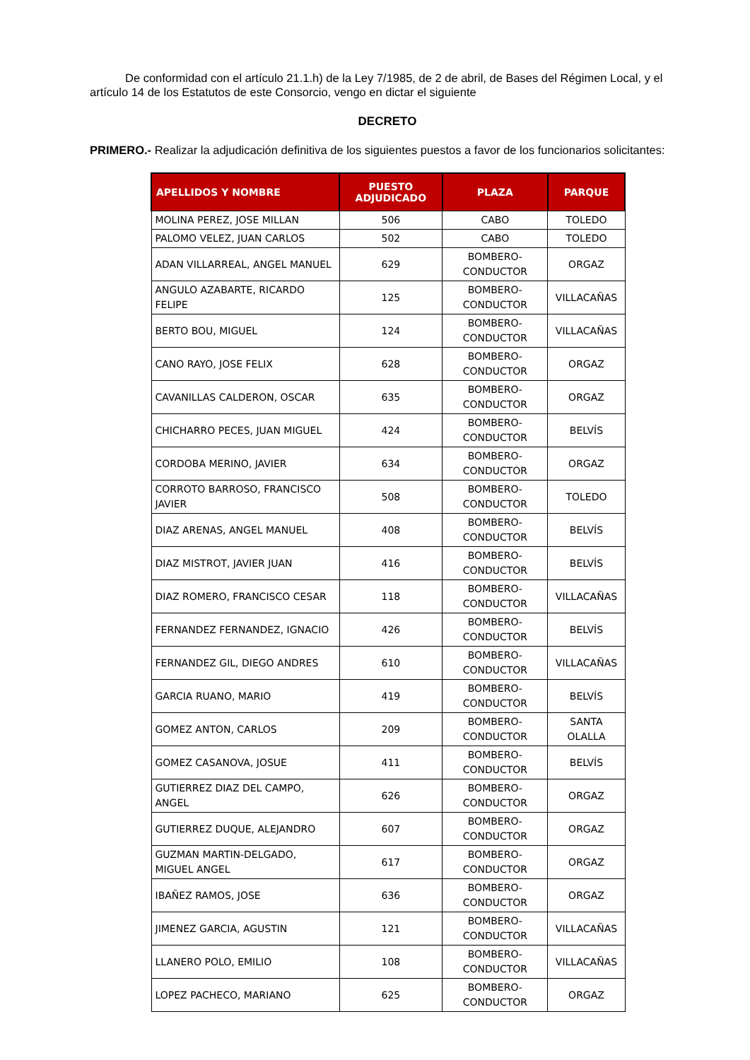De conformidad con el artículo 21.1.h) de la Ley 7/1985, de 2 de abril, de Bases del Régimen Local, y el artículo 14 de los Estatutos de este Consorcio, vengo en dictar el siguiente
DECRETO
PRIMERO.- Realizar la adjudicación definitiva de los siguientes puestos a favor de los funcionarios solicitantes:
| APELLIDOS Y NOMBRE | PUESTO ADJUDICADO | PLAZA | PARQUE |
| --- | --- | --- | --- |
| MOLINA PEREZ, JOSE MILLAN | 506 | CABO | TOLEDO |
| PALOMO VELEZ, JUAN CARLOS | 502 | CABO | TOLEDO |
| ADAN VILLARREAL, ANGEL MANUEL | 629 | BOMBERO-CONDUCTOR | ORGAZ |
| ANGULO AZABARTE, RICARDO FELIPE | 125 | BOMBERO-CONDUCTOR | VILLACAÑAS |
| BERTO BOU, MIGUEL | 124 | BOMBERO-CONDUCTOR | VILLACAÑAS |
| CANO RAYO, JOSE FELIX | 628 | BOMBERO-CONDUCTOR | ORGAZ |
| CAVANILLAS CALDERON, OSCAR | 635 | BOMBERO-CONDUCTOR | ORGAZ |
| CHICHARRO PECES, JUAN MIGUEL | 424 | BOMBERO-CONDUCTOR | BELVÍS |
| CORDOBA MERINO, JAVIER | 634 | BOMBERO-CONDUCTOR | ORGAZ |
| CORROTO BARROSO, FRANCISCO JAVIER | 508 | BOMBERO-CONDUCTOR | TOLEDO |
| DIAZ ARENAS, ANGEL MANUEL | 408 | BOMBERO-CONDUCTOR | BELVÍS |
| DIAZ MISTROT, JAVIER JUAN | 416 | BOMBERO-CONDUCTOR | BELVÍS |
| DIAZ ROMERO, FRANCISCO CESAR | 118 | BOMBERO-CONDUCTOR | VILLACAÑAS |
| FERNANDEZ FERNANDEZ, IGNACIO | 426 | BOMBERO-CONDUCTOR | BELVÍS |
| FERNANDEZ GIL, DIEGO ANDRES | 610 | BOMBERO-CONDUCTOR | VILLACAÑAS |
| GARCIA RUANO, MARIO | 419 | BOMBERO-CONDUCTOR | BELVÍS |
| GOMEZ ANTON, CARLOS | 209 | BOMBERO-CONDUCTOR | SANTA OLALLA |
| GOMEZ CASANOVA, JOSUE | 411 | BOMBERO-CONDUCTOR | BELVÍS |
| GUTIERREZ DIAZ DEL CAMPO, ANGEL | 626 | BOMBERO-CONDUCTOR | ORGAZ |
| GUTIERREZ DUQUE, ALEJANDRO | 607 | BOMBERO-CONDUCTOR | ORGAZ |
| GUZMAN MARTIN-DELGADO, MIGUEL ANGEL | 617 | BOMBERO-CONDUCTOR | ORGAZ |
| IBAÑEZ RAMOS, JOSE | 636 | BOMBERO-CONDUCTOR | ORGAZ |
| JIMENEZ GARCIA, AGUSTIN | 121 | BOMBERO-CONDUCTOR | VILLACAÑAS |
| LLANERO POLO, EMILIO | 108 | BOMBERO-CONDUCTOR | VILLACAÑAS |
| LOPEZ PACHECO, MARIANO | 625 | BOMBERO-CONDUCTOR | ORGAZ |